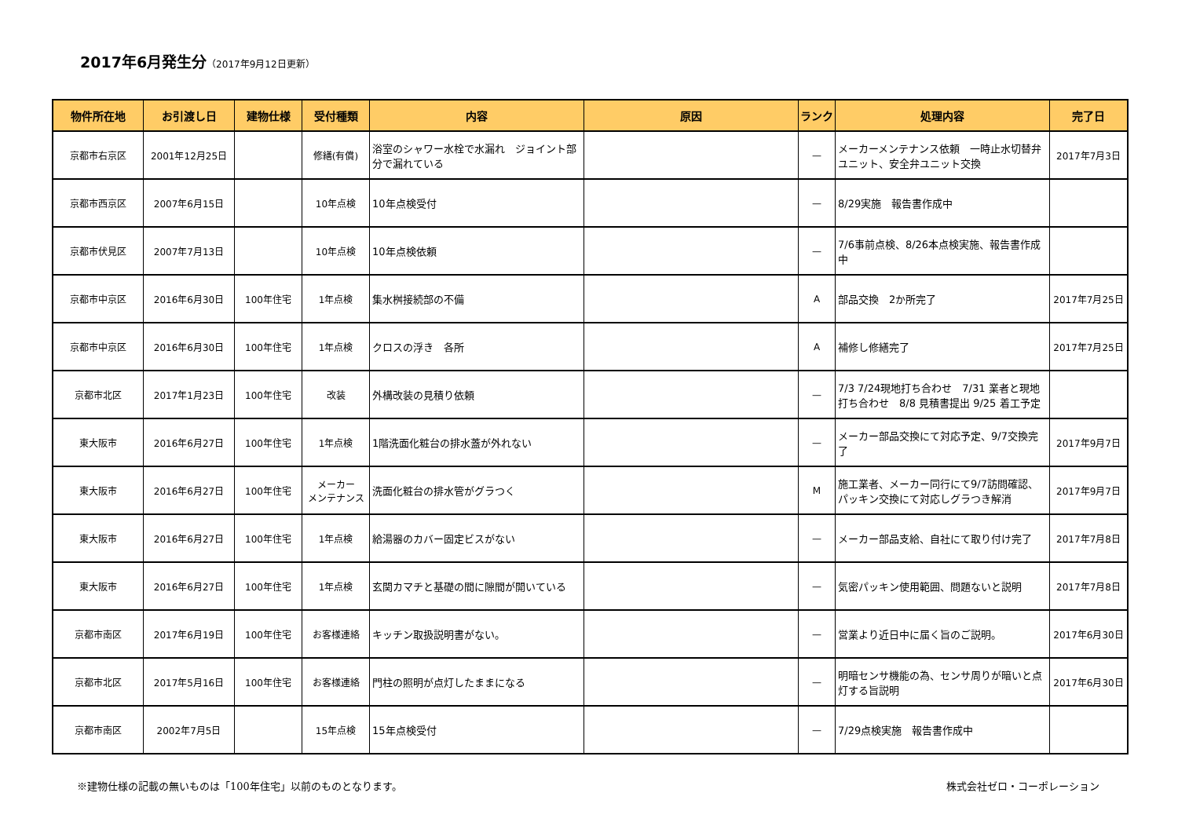2017年6月発生分（2017年9月12日更新）
| 物件所在地 | お引渡し日 | 建物仕様 | 受付種類 | 内容 | 原因 | ランク | 処理内容 | 完了日 |
| --- | --- | --- | --- | --- | --- | --- | --- | --- |
| 京都市右京区 | 2001年12月25日 | | 修繕(有償) | 浴室のシャワー水栓で水漏れ ジョイント部分で漏れている | | — | メーカーメンテナンス依頼 一時止水切替弁ユニット、安全弁ユニット交換 | 2017年7月3日 |
| 京都市西京区 | 2007年6月15日 | | 10年点検 | 10年点検受付 | | — | 8/29実施 報告書作成中 | |
| 京都市伏見区 | 2007年7月13日 | | 10年点検 | 10年点検依頼 | | — | 7/6事前点検、8/26本点検実施、報告書作成中 | |
| 京都市中京区 | 2016年6月30日 | 100年住宅 | 1年点検 | 集水桝接続部の不備 | | A | 部品交換 2か所完了 | 2017年7月25日 |
| 京都市中京区 | 2016年6月30日 | 100年住宅 | 1年点検 | クロスの浮き 各所 | | A | 補修し修繕完了 | 2017年7月25日 |
| 京都市北区 | 2017年1月23日 | 100年住宅 | 改装 | 外構改装の見積り依頼 | | — | 7/3 7/24現地打ち合わせ 7/31 業者と現地打ち合わせ 8/8 見積書提出 9/25 着工予定 | |
| 東大阪市 | 2016年6月27日 | 100年住宅 | 1年点検 | 1階洗面化粧台の排水蓋が外れない | | — | メーカー部品交換にて対応予定、9/7交換完了 | 2017年9月7日 |
| 東大阪市 | 2016年6月27日 | 100年住宅 | メーカー メンテナンス | 洗面化粧台の排水管がグラつく | | M | 施工業者、メーカー同行にて9/7訪問確認、パッキン交換にて対応しグラつき解消 | 2017年9月7日 |
| 東大阪市 | 2016年6月27日 | 100年住宅 | 1年点検 | 給湯器のカバー固定ビスがない | | — | メーカー部品支給、自社にて取り付け完了 | 2017年7月8日 |
| 東大阪市 | 2016年6月27日 | 100年住宅 | 1年点検 | 玄関カマチと基礎の間に隙間が開いている | | — | 気密パッキン使用範囲、問題ないと説明 | 2017年7月8日 |
| 京都市南区 | 2017年6月19日 | 100年住宅 | お客様連絡 | キッチン取扱説明書がない。 | | — | 営業より近日中に届く旨のご説明。 | 2017年6月30日 |
| 京都市北区 | 2017年5月16日 | 100年住宅 | お客様連絡 | 門柱の照明が点灯したままになる | | — | 明暗センサ機能の為、センサ周りが暗いと点灯する旨説明 | 2017年6月30日 |
| 京都市南区 | 2002年7月5日 | | 15年点検 | 15年点検受付 | | — | 7/29点検実施 報告書作成中 | |
※建物仕様の記載の無いものは「100年住宅」以前のものとなります。 株式会社ゼロ・コーポレーション